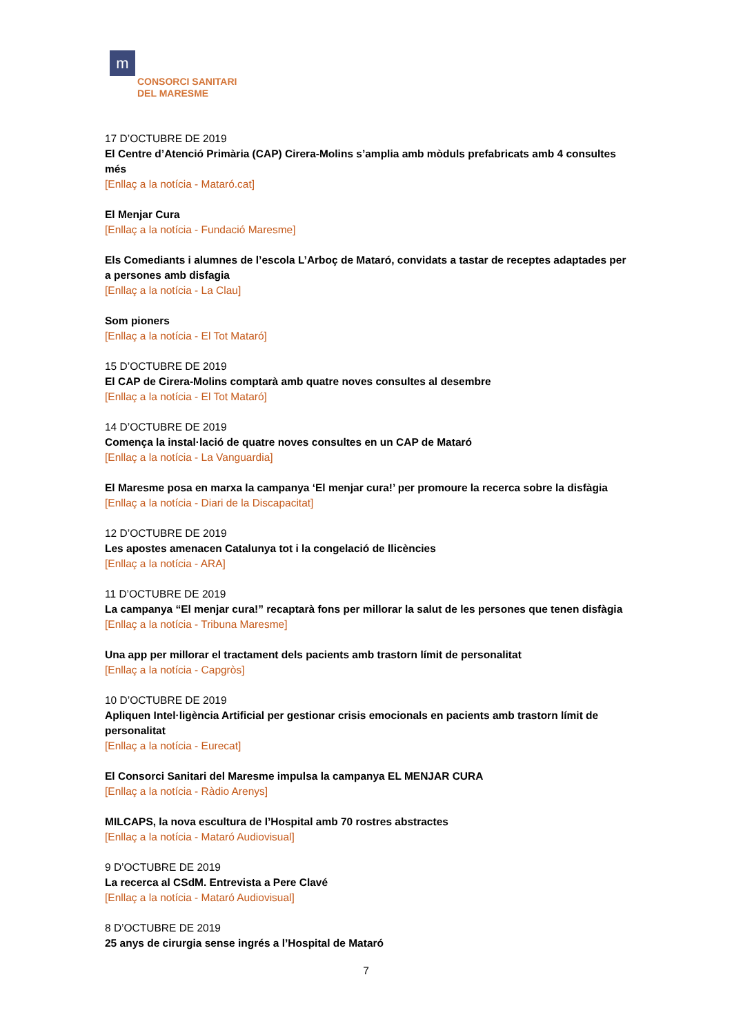m
CONSORCI SANITARI
DEL MARESME
17 D’OCTUBRE DE 2019
El Centre d’Atenció Primària (CAP) Cirera-Molins s’amplia amb mòduls prefabricats amb 4 consultes més
[Enllaç a la notícia - Mataró.cat]
El Menjar Cura
[Enllaç a la notícia - Fundació Maresme]
Els Comediants i alumnes de l’escola L’Arboç de Mataró, convidats a tastar de receptes adaptades per a persones amb disfagia
[Enllaç a la notícia - La Clau]
Som pioners
[Enllaç a la notícia - El Tot Mataró]
15 D’OCTUBRE DE 2019
El CAP de Cirera-Molins comptarà amb quatre noves consultes al desembre
[Enllaç a la notícia - El Tot Mataró]
14 D’OCTUBRE DE 2019
Comença la instal·lació de quatre noves consultes en un CAP de Mataró
[Enllaç a la notícia - La Vanguardia]
El Maresme posa en marxa la campanya ‘El menjar cura!’ per promoure la recerca sobre la disfàgia
[Enllaç a la notícia - Diari de la Discapacitat]
12 D’OCTUBRE DE 2019
Les apostes amenacen Catalunya tot i la congelació de llicències
[Enllaç a la notícia - ARA]
11 D’OCTUBRE DE 2019
La campanya “El menjar cura!” recaptarà fons per millorar la salut de les persones que tenen disfàgia
[Enllaç a la notícia - Tribuna Maresme]
Una app per millorar el tractament dels pacients amb trastorn límit de personalitat
[Enllaç a la notícia - Capgròs]
10 D’OCTUBRE DE 2019
Apliquen Intel·ligència Artificial per gestionar crisis emocionals en pacients amb trastorn límit de personalitat
[Enllaç a la notícia - Eurecat]
El Consorci Sanitari del Maresme impulsa la campanya EL MENJAR CURA
[Enllaç a la notícia - Ràdio Arenys]
MILCAPS, la nova escultura de l’Hospital amb 70 rostres abstractes
[Enllaç a la notícia - Mataró Audiovisual]
9 D’OCTUBRE DE 2019
La recerca al CSdM. Entrevista a Pere Clavé
[Enllaç a la notícia - Mataró Audiovisual]
8 D’OCTUBRE DE 2019
25 anys de cirurgia sense ingrés a l’Hospital de Mataró
7